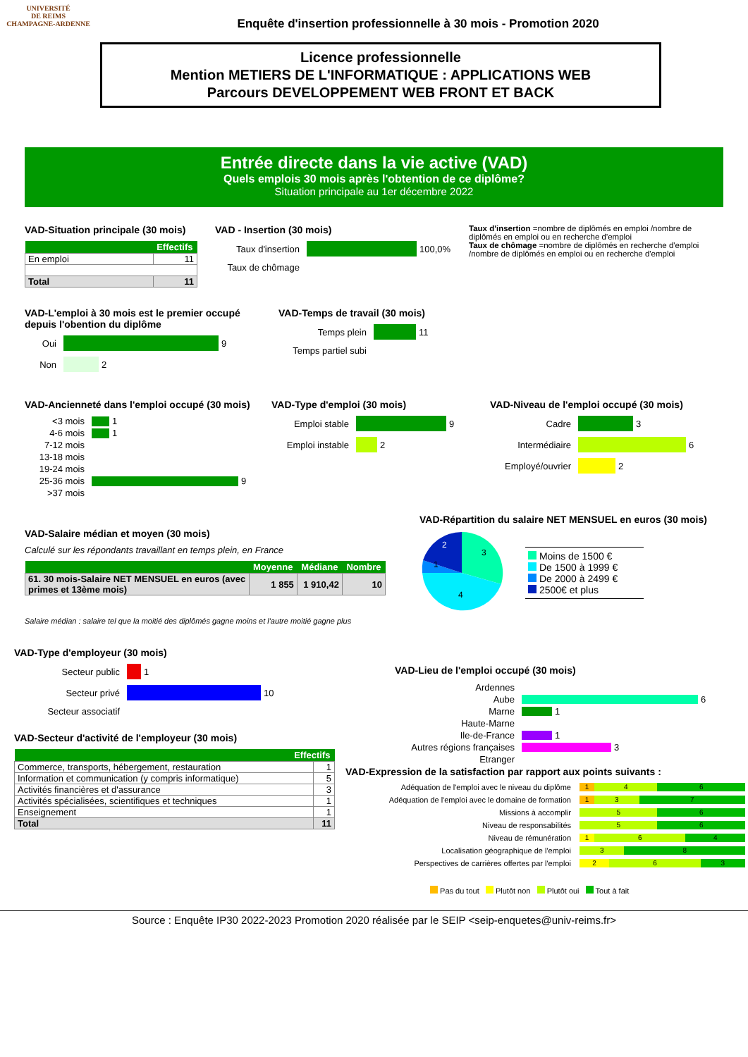UNIVERSITÉ
DE REIMS
CHAMPAGNE-ARDENNE
Enquête d'insertion professionnelle à 30 mois - Promotion 2020
Licence professionnelle
Mention METIERS DE L'INFORMATIQUE : APPLICATIONS WEB
Parcours DEVELOPPEMENT WEB FRONT ET BACK
Entrée directe dans la vie active (VAD)
Quels emplois 30 mois après l'obtention de ce diplôme?
Situation principale au 1er décembre 2022
VAD-Situation principale (30 mois)
| Effectifs | |
| --- | --- |
| En emploi | 11 |
| Total | 11 |
VAD - Insertion (30 mois)
Taux d'insertion 100,0%
Taux de chômage
Taux d'insertion =nombre de diplômés en emploi /nombre de diplômés en emploi ou en recherche d'emploi
Taux de chômage =nombre de diplômés en recherche d'emploi /nombre de diplômés en emploi ou en recherche d'emploi
VAD-L'emploi à 30 mois est le premier occupé depuis l'obention du diplôme
Oui 9
Non 2
VAD-Temps de travail (30 mois)
Temps plein 11
Temps partiel subi
VAD-Ancienneté dans l'emploi occupé (30 mois)
<3 mois 1
4-6 mois 1
7-12 mois
13-18 mois
19-24 mois
25-36 mois 9
>37 mois
VAD-Type d'emploi (30 mois)
Emploi stable 9
Emploi instable 2
VAD-Niveau de l'emploi occupé (30 mois)
Cadre 3
Intermédiaire 6
Employé/ouvrier 2
VAD-Salaire médian et moyen (30 mois)
Calculé sur les répondants travaillant en temps plein, en France
| | Moyenne | Médiane | Nombre |
| --- | --- | --- | --- |
| 61. 30 mois-Salaire NET MENSUEL en euros (avec primes et 13ème mois) | 1 855 | 1 910,42 | 10 |
Salaire médian : salaire tel que la moitié des diplômés gagne moins et l'autre moitié gagne plus
VAD-Répartition du salaire NET MENSUEL en euros (30 mois)
3
4
1
2
Moins de 1500 €
De 1500 à 1999 €
De 2000 à 2499 €
2500€ et plus
VAD-Type d'employeur (30 mois)
Secteur public 1
Secteur privé 10
Secteur associatif
VAD-Secteur d'activité de l'employeur (30 mois)
| Effectifs | |
| --- | --- |
| Commerce, transports, hébergement, restauration | 1 |
| Information et communication (y compris informatique) | 5 |
| Activités financières et d'assurance | 3 |
| Activités spécialisées, scientifiques et techniques | 1 |
| Enseignement | 1 |
| Total | 11 |
VAD-Lieu de l'emploi occupé (30 mois)
Ardennes
Aube 6
Marne 1
Haute-Marne
Ile-de-France 1
Autres régions françaises 3
Etranger
VAD-Expression de la satisfaction par rapport aux points suivants :
Adéquation de l'emploi avec le niveau du diplôme 1 4 6
Adéquation de l'emploi avec le domaine de formation 1 3 7
Missions à accomplir 5 6
Niveau de responsabilités 5 6
Niveau de rémunération 1 6 4
Localisation géographique de l'emploi 3 8
Perspectives de carrières offertes par l'emploi 2 6 3
Pas du tout Plutôt non Plutôt oui Tout à fait
Source : Enquête IP30 2022-2023 Promotion 2020 réalisée par le SEIP <seip-enquetes@univ-reims.fr>